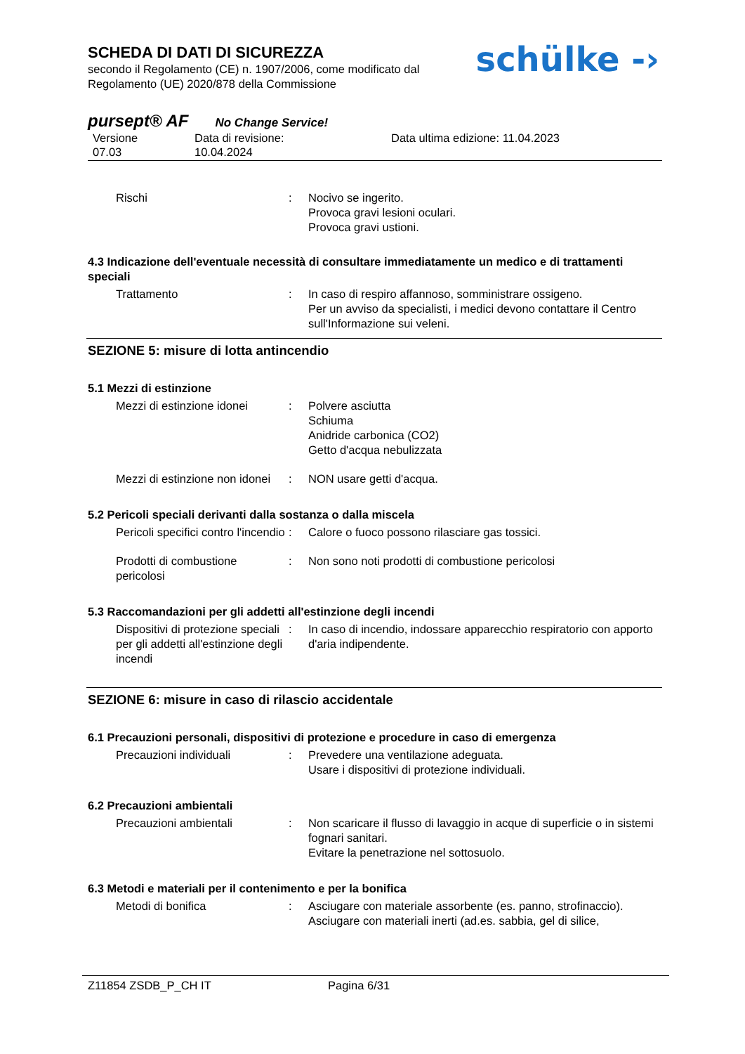SCHEDA DI DATI DI SICUREZZA
secondo il Regolamento (CE) n. 1907/2006, come modificato dal
Regolamento (UE) 2020/878 della Commissione
schülke -›
pursept® AF No Change Service!
Versione
07.03
Data di revisione:
10.04.2024
Data ultima edizione: 11.04.2023
Rischi : Nocivo se ingerito.
Provoca gravi lesioni oculari.
Provoca gravi ustioni.
4.3 Indicazione dell'eventuale necessità di consultare immediatamente un medico e di trattamenti speciali
Trattamento : In caso di respiro affannoso, somministrare ossigeno.
Per un avviso da specialisti, i medici devono contattare il Centro sull'Informazione sui veleni.
SEZIONE 5: misure di lotta antincendio
5.1 Mezzi di estinzione
Mezzi di estinzione idonei
: Polvere asciutta
Schiuma
Anidride carbonica (CO2)
Getto d'acqua nebulizzata
Mezzi di estinzione non idonei
: NON usare getti d'acqua.
5.2 Pericoli speciali derivanti dalla sostanza o dalla miscela
Pericoli specifici contro l'incendio
: Calore o fuoco possono rilasciare gas tossici.
Prodotti di combustione pericolosi
: Non sono noti prodotti di combustione pericolosi
5.3 Raccomandazioni per gli addetti all'estinzione degli incendi
Dispositivi di protezione speciali per gli addetti all'estinzione degli incendi
: In caso di incendio, indossare apparecchio respiratorio con apporto d'aria indipendente.
SEZIONE 6: misure in caso di rilascio accidentale
6.1 Precauzioni personali, dispositivi di protezione e procedure in caso di emergenza
Precauzioni individuali : Prevedere una ventilazione adeguata.
Usare i dispositivi di protezione individuali.
6.2 Precauzioni ambientali
Precauzioni ambientali : Non scaricare il flusso di lavaggio in acque di superficie o in sistemi fognari sanitari.
Evitare la penetrazione nel sottosuolo.
6.3 Metodi e materiali per il contenimento e per la bonifica
Metodi di bonifica : Asciugare con materiale assorbente (es. panno, strofinaccio).
Asciugare con materiali inerti (ad.es. sabbia, gel di silice,
Z11854 ZSDB_P_CH IT Pagina 6/31